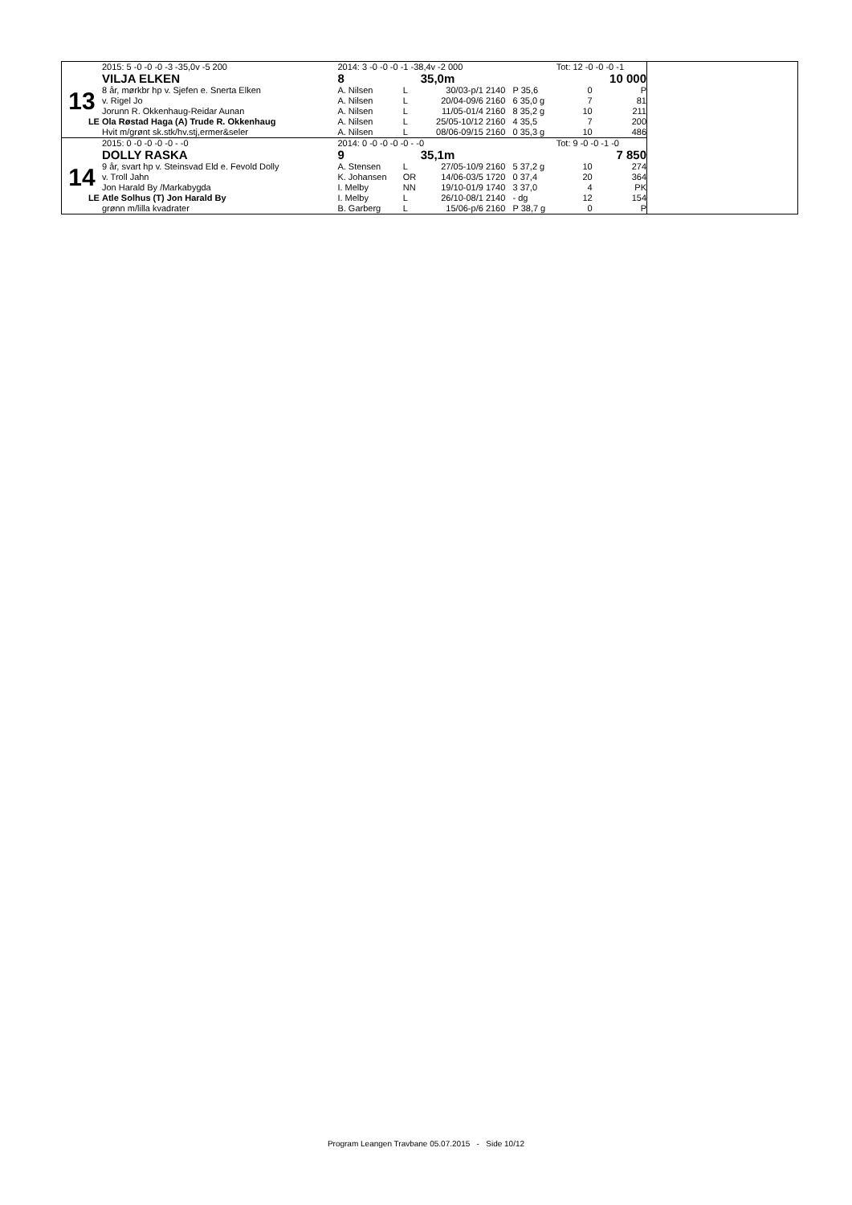| | 2015: 5 -0 -0 -0 -3 -35,0v -5 200 | 2014: 3 -0 -0 -0 -1 -38,4v -2 000 | | | | | | Tot: 12 -0 -0 -0 -1 | |
| | VILJA ELKEN | 8 | | 35,0m | | 10 000 | | | |
| 13 | 8 år, mørkbr hp v. Sjefen e. Snerta Elken | A. Nilsen | L | 30/03-p/1 | 2140 | P 35,6 | | 0 | P |
| | v. Rigel Jo | A. Nilsen | L | 20/04-09/6 | 2160 | 6 35,0 g | | 7 | 81 |
| | Jorunn R. Okkenhaug-Reidar Aunan | A. Nilsen | L | 11/05-01/4 | 2160 | 8 35,2 g | | 10 | 211 |
| LE | Ola Røstad Haga (A) Trude R. Okkenhaug | A. Nilsen | L | 25/05-10/12 | 2160 | 4 35,5 | | 7 | 200 |
| | Hvit m/grønt sk.stk/hv.stj,ermer&seler | A. Nilsen | L | 08/06-09/15 | 2160 | 0 35,3 g | | 10 | 486 |
| | 2015: 0 -0 -0 -0 -0 - -0 | 2014: 0 -0 -0 -0 -0 - -0 | | | | | | Tot: 9 -0 -0 -1 -0 | |
| | DOLLY RASKA | 9 | | 35,1m | | 7 850 | | | |
| 14 | 9 år, svart hp v. Steinsvad Eld e. Fevold Dolly | A. Stensen | L | 27/05-10/9 | 2160 | 5 37,2 g | | 10 | 274 |
| | v. Troll Jahn | K. Johansen | OR | 14/06-03/5 | 1720 | 0 37,4 | | 20 | 364 |
| | Jon Harald By /Markabygda | I. Melby | NN | 19/10-01/9 | 1740 | 3 37,0 | | 4 | PK |
| LE | Atle Solhus (T) Jon Harald By | I. Melby | L | 26/10-08/1 | 2140 | - dg | | 12 | 154 |
| | grønn m/lilla kvadrater | B. Garberg | L | 15/06-p/6 | 2160 | P 38,7 g | | 0 | P |
Program Leangen Travbane 05.07.2015 - Side 10/12